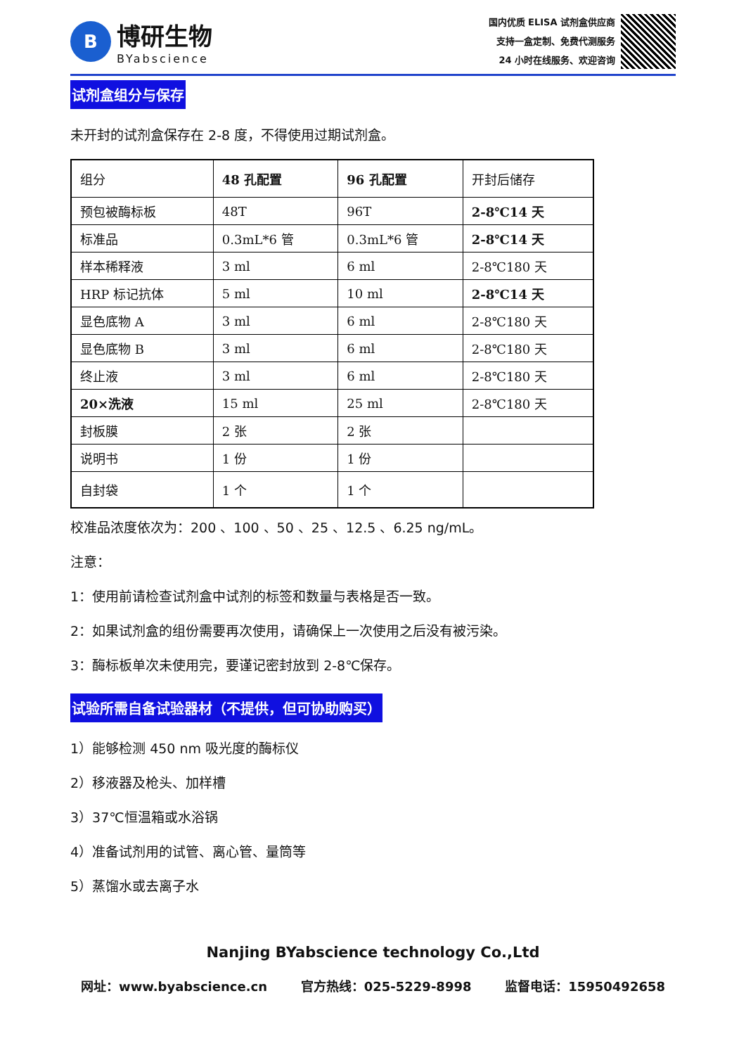B
博研生物
BYabscience
国内优质 ELISA 试剂盒供应商
支持一盒定制、免费代测服务
24 小时在线服务、欢迎咨询
试剂盒组分与保存
未开封的试剂盒保存在 2-8 度，不得使用过期试剂盒。
| 组分 | 48 孔配置 | 96 孔配置 | 开封后储存 |
| 预包被酶标板 | 48T | 96T | 2-8℃14 天 |
| 标准品 | 0.3mL*6 管 | 0.3mL*6 管 | 2-8℃14 天 |
| 样本稀释液 | 3 ml | 6 ml | 2-8℃180 天 |
| HRP 标记抗体 | 5 ml | 10 ml | 2-8℃14 天 |
| 显色底物 A | 3 ml | 6 ml | 2-8℃180 天 |
| 显色底物 B | 3 ml | 6 ml | 2-8℃180 天 |
| 终止液 | 3 ml | 6 ml | 2-8℃180 天 |
| 20×洗液 | 15 ml | 25 ml | 2-8℃180 天 |
| 封板膜 | 2 张 | 2 张 | |
| 说明书 | 1 份 | 1 份 | |
| 自封袋 | 1 个 | 1 个 | |
校准品浓度依次为：200 、100 、50 、25 、12.5 、6.25 ng/mL。
注意：
1：使用前请检查试剂盒中试剂的标签和数量与表格是否一致。
2：如果试剂盒的组份需要再次使用，请确保上一次使用之后没有被污染。
3：酶标板单次未使用完，要谨记密封放到 2-8℃保存。
试验所需自备试验器材（不提供，但可协助购买）
1）能够检测 450 nm 吸光度的酶标仪
2）移液器及枪头、加样槽
3）37℃恒温箱或水浴锅
4）准备试剂用的试管、离心管、量筒等
5）蒸馏水或去离子水
Nanjing BYabscience technology Co.,Ltd
网址：www.byabscience.cn 官方热线：025-5229-8998 监督电话：15950492658